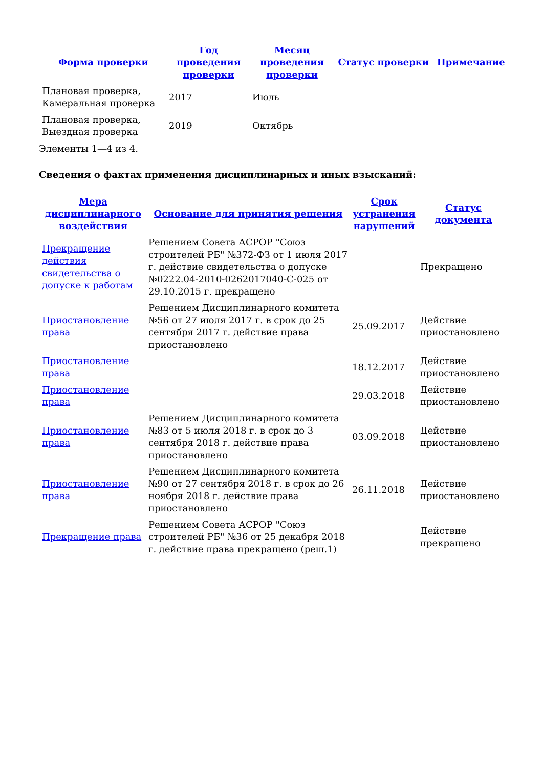| Форма проверки | Год проведения проверки | Месяц проведения проверки | Статус проверки | Примечание |
| --- | --- | --- | --- | --- |
| Плановая проверка, Камеральная проверка | 2017 | Июль | | |
| Плановая проверка, Выездная проверка | 2019 | Октябрь | | |
Элементы 1—4 из 4.
Сведения о фактах применения дисциплинарных и иных взысканий:
| Мера дисциплинарного воздействия | Основание для принятия решения | Срок устранения нарушений | Статус документа |
| --- | --- | --- | --- |
| Прекращение действия свидетельства о допуске к работам | Решением Совета АСРОР "Союз строителей РБ" №372-ФЗ от 1 июля 2017 г. действие свидетельства о допуске №0222.04-2010-0262017040-С-025 от 29.10.2015 г. прекращено | | Прекращено |
| Приостановление права | Решением Дисциплинарного комитета №56 от 27 июля 2017 г. в срок до 25 сентября 2017 г. действие права приостановлено | 25.09.2017 | Действие приостановлено |
| Приостановление права | | 18.12.2017 | Действие приостановлено |
| Приостановление права | | 29.03.2018 | Действие приостановлено |
| Приостановление права | Решением Дисциплинарного комитета №83 от 5 июля 2018 г. в срок до 3 сентября 2018 г. действие права приостановлено | 03.09.2018 | Действие приостановлено |
| Приостановление права | Решением Дисциплинарного комитета №90 от 27 сентября 2018 г. в срок до 26 ноября 2018 г. действие права приостановлено | 26.11.2018 | Действие приостановлено |
| Прекращение права | Решением Совета АСРОР "Союз строителей РБ" №36 от 25 декабря 2018 г. действие права прекращено (реш.1) | | Действие прекращено |